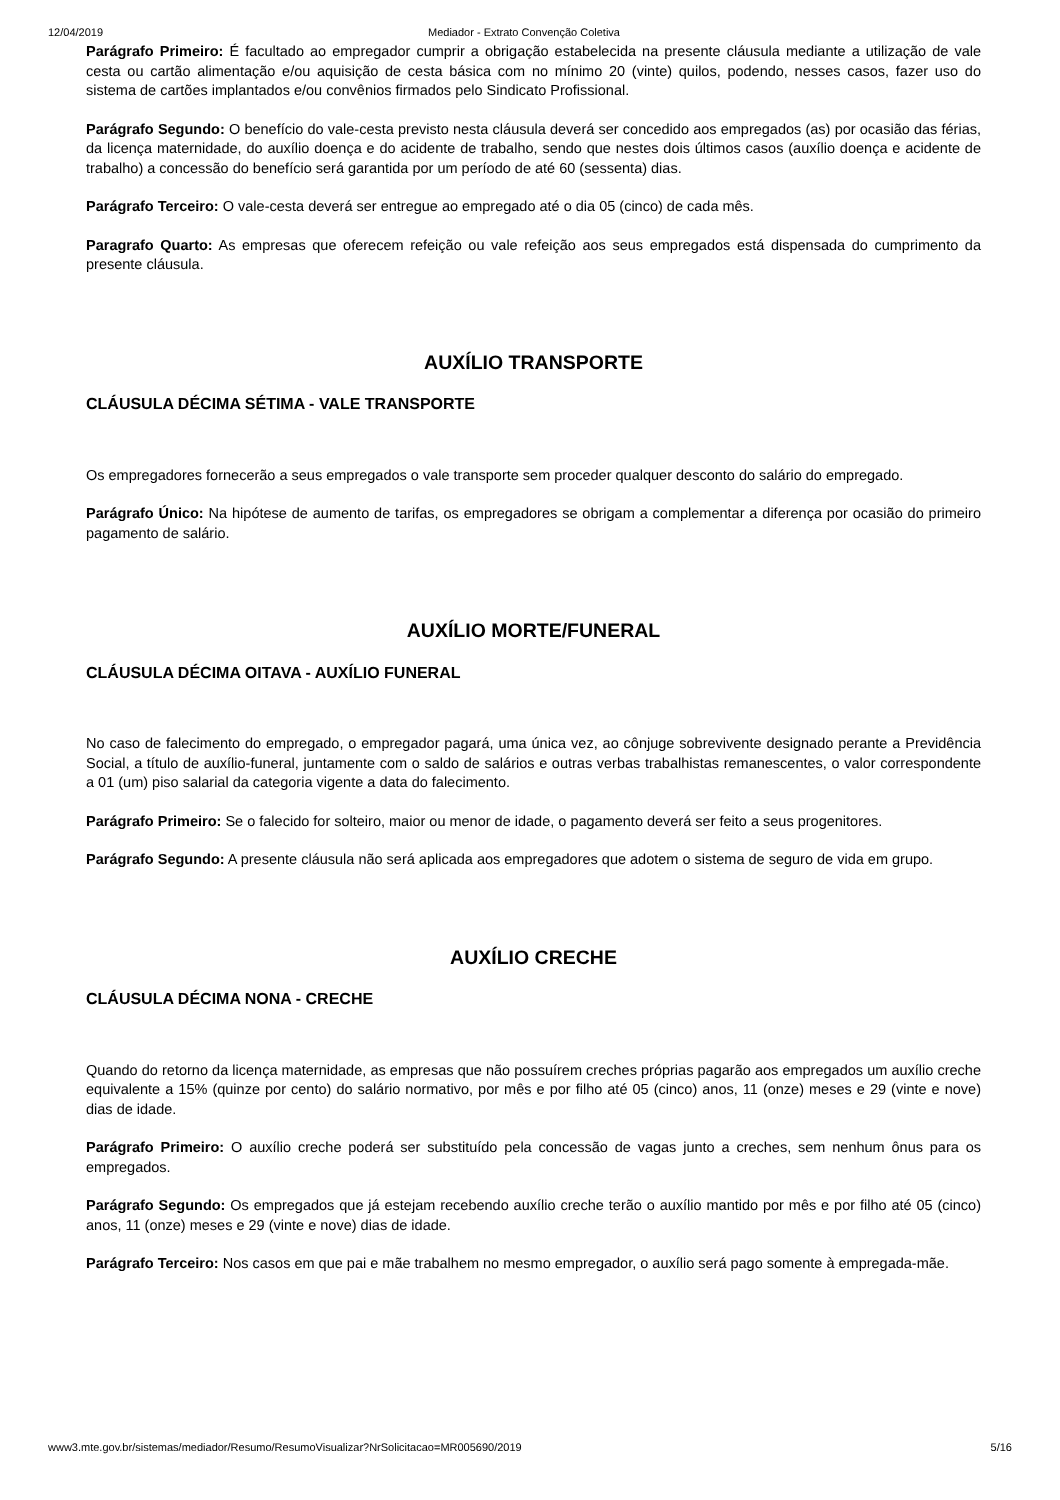12/04/2019 Mediador - Extrato Convenção Coletiva
Parágrafo Primeiro: É facultado ao empregador cumprir a obrigação estabelecida na presente cláusula mediante a utilização de vale cesta ou cartão alimentação e/ou aquisição de cesta básica com no mínimo 20 (vinte) quilos, podendo, nesses casos, fazer uso do sistema de cartões implantados e/ou convênios firmados pelo Sindicato Profissional.
Parágrafo Segundo: O benefício do vale-cesta previsto nesta cláusula deverá ser concedido aos empregados (as) por ocasião das férias, da licença maternidade, do auxílio doença e do acidente de trabalho, sendo que nestes dois últimos casos (auxílio doença e acidente de trabalho) a concessão do benefício será garantida por um período de até 60 (sessenta) dias.
Parágrafo Terceiro: O vale-cesta deverá ser entregue ao empregado até o dia 05 (cinco) de cada mês.
Paragrafo Quarto: As empresas que oferecem refeição ou vale refeição aos seus empregados está dispensada do cumprimento da presente cláusula.
AUXÍLIO TRANSPORTE
CLÁUSULA DÉCIMA SÉTIMA - VALE TRANSPORTE
Os empregadores fornecerão a seus empregados o vale transporte sem proceder qualquer desconto do salário do empregado.
Parágrafo Único: Na hipótese de aumento de tarifas, os empregadores se obrigam a complementar a diferença por ocasião do primeiro pagamento de salário.
AUXÍLIO MORTE/FUNERAL
CLÁUSULA DÉCIMA OITAVA - AUXÍLIO FUNERAL
No caso de falecimento do empregado, o empregador pagará, uma única vez, ao cônjuge sobrevivente designado perante a Previdência Social, a título de auxílio-funeral, juntamente com o saldo de salários e outras verbas trabalhistas remanescentes, o valor correspondente a 01 (um) piso salarial da categoria vigente a data do falecimento.
Parágrafo Primeiro: Se o falecido for solteiro, maior ou menor de idade, o pagamento deverá ser feito a seus progenitores.
Parágrafo Segundo: A presente cláusula não será aplicada aos empregadores que adotem o sistema de seguro de vida em grupo.
AUXÍLIO CRECHE
CLÁUSULA DÉCIMA NONA - CRECHE
Quando do retorno da licença maternidade, as empresas que não possuírem creches próprias pagarão aos empregados um auxílio creche equivalente a 15% (quinze por cento) do salário normativo, por mês e por filho até 05 (cinco) anos, 11 (onze) meses e 29 (vinte e nove) dias de idade.
Parágrafo Primeiro: O auxílio creche poderá ser substituído pela concessão de vagas junto a creches, sem nenhum ônus para os empregados.
Parágrafo Segundo: Os empregados que já estejam recebendo auxílio creche terão o auxílio mantido por mês e por filho até 05 (cinco) anos, 11 (onze) meses e 29 (vinte e nove) dias de idade.
Parágrafo Terceiro: Nos casos em que pai e mãe trabalhem no mesmo empregador, o auxílio será pago somente à empregada-mãe.
www3.mte.gov.br/sistemas/mediador/Resumo/ResumoVisualizar?NrSolicitacao=MR005690/2019 5/16